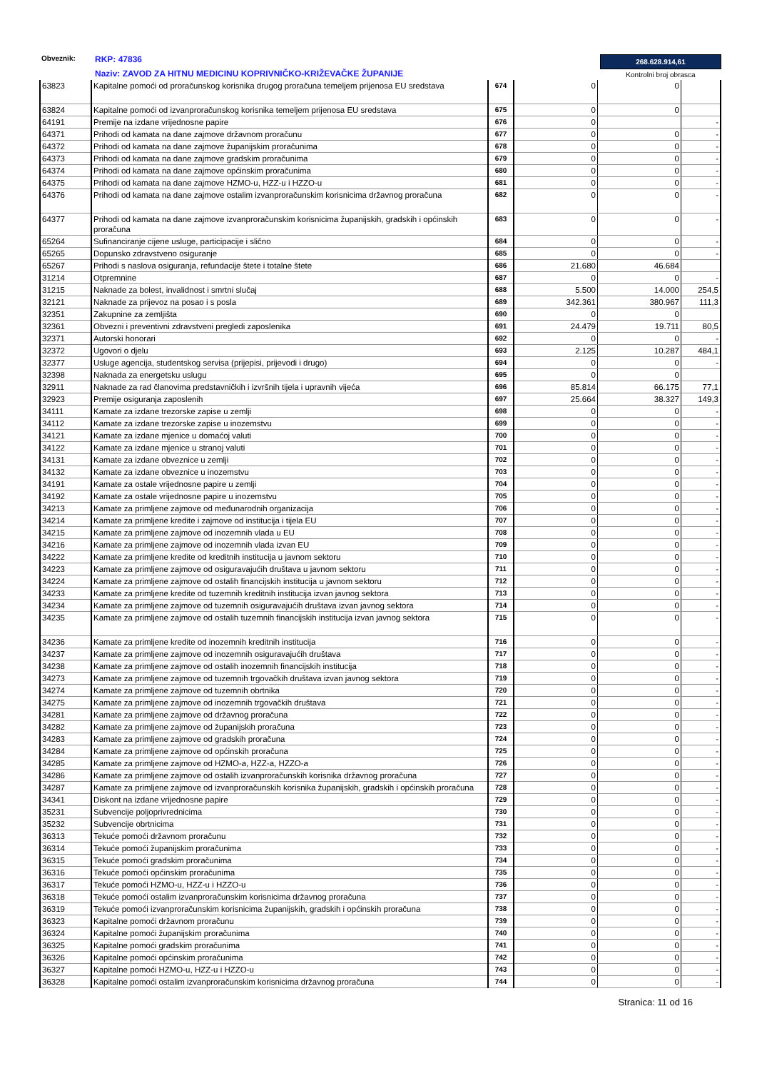268.628.914,61
Kontrolni broj obrasca
Obveznik:
RKP: 47836
Naziv: ZAVOD ZA HITNU MEDICINU KOPRIVNIČKO-KRIŽEVAČKE ŽUPANIJE
| 63823 | Kapitalne pomoći od proračunskog korisnika drugog proračuna temeljem prijenosa EU sredstava | 674 | 0 | 0 | |
| 63824 | Kapitalne pomoći od izvanproračunskog korisnika temeljem prijenosa EU sredstava | 675 | 0 | 0 | |
| 64191 | Premije na izdane vrijednosne papire | 676 | 0 | | - |
| 64371 | Prihodi od kamata na dane zajmove državnom proračunu | 677 | 0 | 0 | - |
| 64372 | Prihodi od kamata na dane zajmove županijskim proračunima | 678 | 0 | 0 | - |
| 64373 | Prihodi od kamata na dane zajmove gradskim proračunima | 679 | 0 | 0 | - |
| 64374 | Prihodi od kamata na dane zajmove općinskim proračunima | 680 | 0 | 0 | - |
| 64375 | Prihodi od kamata na dane zajmove HZMO-u, HZZ-u i HZZO-u | 681 | 0 | 0 | - |
| 64376 | Prihodi od kamata na dane zajmove ostalim izvanproračunskim korisnicima državnog proračuna | 682 | 0 | 0 | - |
| 64377 | Prihodi od kamata na dane zajmove izvanproračunskim korisnicima županijskih, gradskih i općinskih proračuna | 683 | 0 | 0 | - |
| 65264 | Sufinanciranje cijene usluge, participacije i slično | 684 | 0 | 0 | - |
| 65265 | Dopunsko zdravstveno osiguranje | 685 | 0 | 0 | - |
| 65267 | Prihodi s naslova osiguranja, refundacije štete i totalne štete | 686 | 21.680 | 46.684 | |
| 31214 | Otpremnine | 687 | 0 | 0 | - |
| 31215 | Naknade za bolest, invalidnost i smrtni slučaj | 688 | 5.500 | 14.000 | 254,5 |
| 32121 | Naknade za prijevoz na posao i s posla | 689 | 342.361 | 380.967 | 111,3 |
| 32351 | Zakupnine za zemljišta | 690 | 0 | 0 | |
| 32361 | Obvezni i preventivni zdravstveni pregledi zaposlenika | 691 | 24.479 | 19.711 | 80,5 |
| 32371 | Autorski honorari | 692 | 0 | 0 | - |
| 32372 | Ugovori o djelu | 693 | 2.125 | 10.287 | 484,1 |
| 32377 | Usluge agencija, studentskog servisa (prijepisi, prijevodi i drugo) | 694 | 0 | 0 | - |
| 32398 | Naknada za energetsku uslugu | 695 | 0 | 0 | |
| 32911 | Naknade za rad članovima predstavničkih i izvršnih tijela i upravnih vijeća | 696 | 85.814 | 66.175 | 77,1 |
| 32923 | Premije osiguranja zaposlenih | 697 | 25.664 | 38.327 | 149,3 |
| 34111 | Kamate za izdane trezorske zapise u zemlji | 698 | 0 | 0 | - |
| 34112 | Kamate za izdane trezorske zapise u inozemstvu | 699 | 0 | 0 | - |
| 34121 | Kamate za izdane mjenice u domaćoj valuti | 700 | 0 | 0 | - |
| 34122 | Kamate za izdane mjenice u stranoj valuti | 701 | 0 | 0 | - |
| 34131 | Kamate za izdane obveznice u zemlji | 702 | 0 | 0 | - |
| 34132 | Kamate za izdane obveznice u inozemstvu | 703 | 0 | 0 | - |
| 34191 | Kamate za ostale vrijednosne papire u zemlji | 704 | 0 | 0 | - |
| 34192 | Kamate za ostale vrijednosne papire u inozemstvu | 705 | 0 | 0 | - |
| 34213 | Kamate za primljene zajmove od međunarodnih organizacija | 706 | 0 | 0 | - |
| 34214 | Kamate za primljene kredite i zajmove od institucija i tijela EU | 707 | 0 | 0 | - |
| 34215 | Kamate za primljene zajmove od inozemnih vlada u EU | 708 | 0 | 0 | - |
| 34216 | Kamate za primljene zajmove od inozemnih vlada izvan EU | 709 | 0 | 0 | - |
| 34222 | Kamate za primljene kredite od kreditnih institucija u javnom sektoru | 710 | 0 | 0 | - |
| 34223 | Kamate za primljene zajmove od osiguravajućih društava u javnom sektoru | 711 | 0 | 0 | - |
| 34224 | Kamate za primljene zajmove od ostalih financijskih institucija u javnom sektoru | 712 | 0 | 0 | - |
| 34233 | Kamate za primljene kredite od tuzemnih kreditnih institucija izvan javnog sektora | 713 | 0 | 0 | - |
| 34234 | Kamate za primljene zajmove od tuzemnih osiguravajućih društava izvan javnog sektora | 714 | 0 | 0 | - |
| 34235 | Kamate za primljene zajmove od ostalih tuzemnih financijskih institucija izvan javnog sektora | 715 | 0 | 0 | - |
| 34236 | Kamate za primljene kredite od inozemnih kreditnih institucija | 716 | 0 | 0 | - |
| 34237 | Kamate za primljene zajmove od inozemnih osiguravajućih društava | 717 | 0 | 0 | - |
| 34238 | Kamate za primljene zajmove od ostalih inozemnih financijskih institucija | 718 | 0 | 0 | - |
| 34273 | Kamate za primljene zajmove od tuzemnih trgovačkih društava izvan javnog sektora | 719 | 0 | 0 | - |
| 34274 | Kamate za primljene zajmove od tuzemnih obrtnika | 720 | 0 | 0 | - |
| 34275 | Kamate za primljene zajmove od inozemnih trgovačkih društava | 721 | 0 | 0 | - |
| 34281 | Kamate za primljene zajmove od državnog proračuna | 722 | 0 | 0 | - |
| 34282 | Kamate za primljene zajmove od županijskih proračuna | 723 | 0 | 0 | - |
| 34283 | Kamate za primljene zajmove od gradskih proračuna | 724 | 0 | 0 | - |
| 34284 | Kamate za primljene zajmove od općinskih proračuna | 725 | 0 | 0 | - |
| 34285 | Kamate za primljene zajmove od HZMO-a, HZZ-a, HZZO-a | 726 | 0 | 0 | - |
| 34286 | Kamate za primljene zajmove od ostalih izvanproračunskih korisnika državnog proračuna | 727 | 0 | 0 | - |
| 34287 | Kamate za primljene zajmove od izvanproračunskih korisnika županijskih, gradskih i općinskih proračuna | 728 | 0 | 0 | - |
| 34341 | Diskont na izdane vrijednosne papire | 729 | 0 | 0 | - |
| 35231 | Subvencije poljoprivrednicima | 730 | 0 | 0 | - |
| 35232 | Subvencije obrtnicima | 731 | 0 | 0 | - |
| 36313 | Tekuće pomoći državnom proračunu | 732 | 0 | 0 | - |
| 36314 | Tekuće pomoći županijskim proračunima | 733 | 0 | 0 | - |
| 36315 | Tekuće pomoći gradskim proračunima | 734 | 0 | 0 | - |
| 36316 | Tekuće pomoći općinskim proračunima | 735 | 0 | 0 | - |
| 36317 | Tekuće pomoći HZMO-u, HZZ-u i HZZO-u | 736 | 0 | 0 | - |
| 36318 | Tekuće pomoći ostalim izvanproračunskim korisnicima državnog proračuna | 737 | 0 | 0 | - |
| 36319 | Tekuće pomoći izvanproračunskim korisnicima županijskih, gradskih i općinskih proračuna | 738 | 0 | 0 | - |
| 36323 | Kapitalne pomoći državnom proračunu | 739 | 0 | 0 | - |
| 36324 | Kapitalne pomoći županijskim proračunima | 740 | 0 | 0 | - |
| 36325 | Kapitalne pomoći gradskim proračunima | 741 | 0 | 0 | - |
| 36326 | Kapitalne pomoći općinskim proračunima | 742 | 0 | 0 | - |
| 36327 | Kapitalne pomoći HZMO-u, HZZ-u i HZZO-u | 743 | 0 | 0 | - |
| 36328 | Kapitalne pomoći ostalim izvanproračunskim korisnicima državnog proračuna | 744 | 0 | 0 | - |
Stranica: 11 od 16